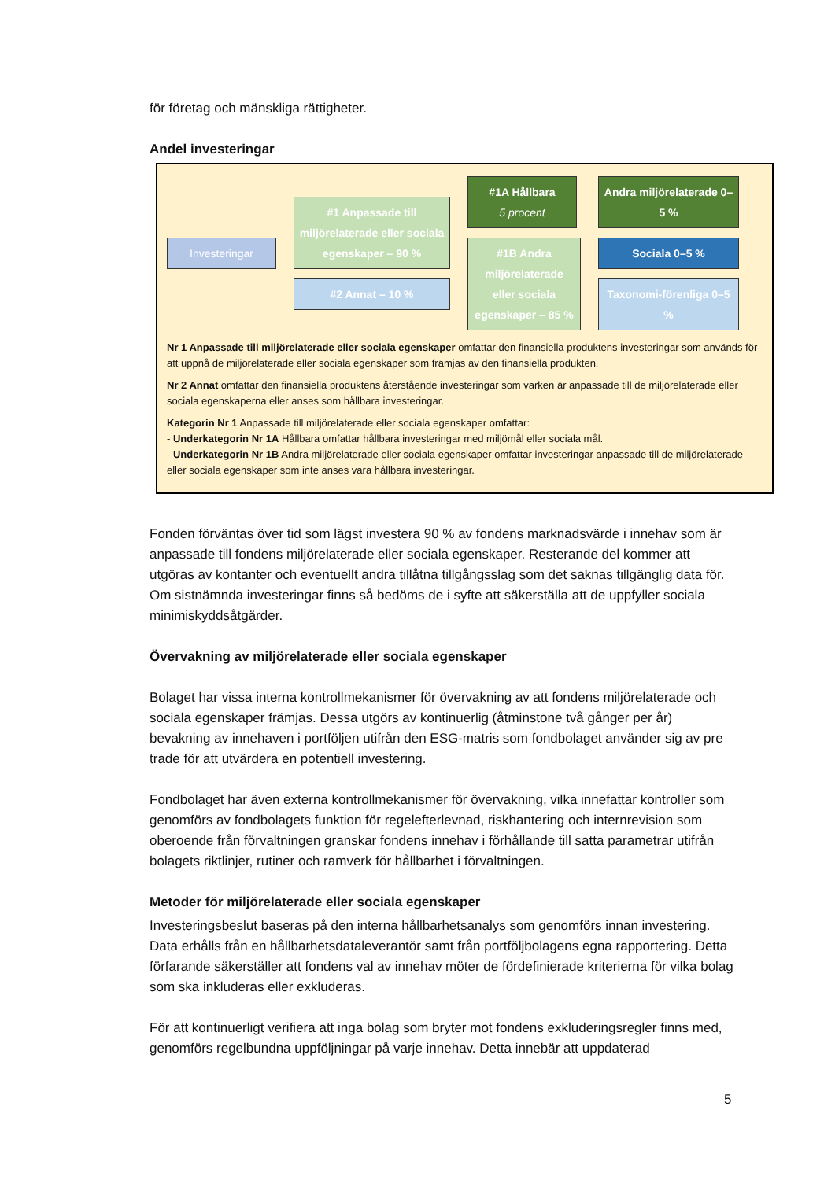för företag och mänskliga rättigheter.
Andel investeringar
Investeringar
#1 Anpassade till miljörelaterade eller sociala egenskaper – 90 %
#2 Annat – 10 %
#1A Hållbara
5 procent
#1B Andra miljörelaterade eller sociala egenskaper – 85 %
Andra miljörelaterade 0–5 %
Sociala 0–5 %
Taxonomi-förenliga 0–5 %
Nr 1 Anpassade till miljörelaterade eller sociala egenskaper omfattar den finansiella produktens investeringar som används för att uppnå de miljörelaterade eller sociala egenskaper som främjas av den finansiella produkten.
Nr 2 Annat omfattar den finansiella produktens återstående investeringar som varken är anpassade till de miljörelaterade eller sociala egenskaperna eller anses som hållbara investeringar.
Kategorin Nr 1 Anpassade till miljörelaterade eller sociala egenskaper omfattar:
- Underkategorin Nr 1A Hållbara omfattar hållbara investeringar med miljömål eller sociala mål.
- Underkategorin Nr 1B Andra miljörelaterade eller sociala egenskaper omfattar investeringar anpassade till de miljörelaterade eller sociala egenskaper som inte anses vara hållbara investeringar.
Fonden förväntas över tid som lägst investera 90 % av fondens marknadsvärde i innehav som är anpassade till fondens miljörelaterade eller sociala egenskaper. Resterande del kommer att utgöras av kontanter och eventuellt andra tillåtna tillgångsslag som det saknas tillgänglig data för. Om sistnämnda investeringar finns så bedöms de i syfte att säkerställa att de uppfyller sociala minimiskyddsåtgärder.
Övervakning av miljörelaterade eller sociala egenskaper
Bolaget har vissa interna kontrollmekanismer för övervakning av att fondens miljörelaterade och sociala egenskaper främjas. Dessa utgörs av kontinuerlig (åtminstone två gånger per år) bevakning av innehaven i portföljen utifrån den ESG-matris som fondbolaget använder sig av pre trade för att utvärdera en potentiell investering.
Fondbolaget har även externa kontrollmekanismer för övervakning, vilka innefattar kontroller som genomförs av fondbolagets funktion för regelefterlevnad, riskhantering och internrevision som oberoende från förvaltningen granskar fondens innehav i förhållande till satta parametrar utifrån bolagets riktlinjer, rutiner och ramverk för hållbarhet i förvaltningen.
Metoder för miljörelaterade eller sociala egenskaper
Investeringsbeslut baseras på den interna hållbarhetsanalys som genomförs innan investering. Data erhålls från en hållbarhetsdataleverantör samt från portföljbolagens egna rapportering. Detta förfarande säkerställer att fondens val av innehav möter de fördefinierade kriterierna för vilka bolag som ska inkluderas eller exkluderas.
För att kontinuerligt verifiera att inga bolag som bryter mot fondens exkluderingsregler finns med, genomförs regelbundna uppföljningar på varje innehav. Detta innebär att uppdaterad
5